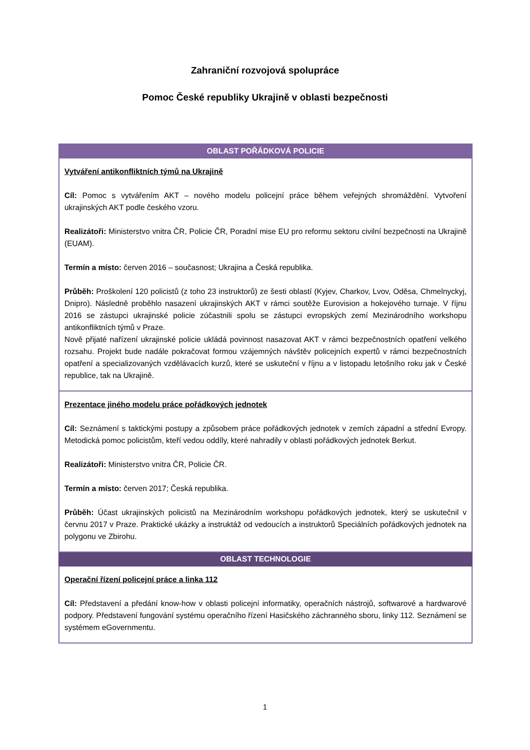Zahraniční rozvojová spolupráce
Pomoc České republiky Ukrajině v oblasti bezpečnosti
| OBLAST POŘÁDKOVÁ POLICIE |
| --- |
| Vytváření antikonfliktních týmů na Ukrajině Cíl: Pomoc s vytvářením AKT – nového modelu policejní práce během veřejných shromáždění. Vytvoření ukrajinských AKT podle českého vzoru. Realizátoři: Ministerstvo vnitra ČR, Policie ČR, Poradní mise EU pro reformu sektoru civilní bezpečnosti na Ukrajině (EUAM). Termín a místo: červen 2016 – současnost; Ukrajina a Česká republika. Průběh: Proškolení 120 policistů (z toho 23 instruktorů) ze šesti oblastí (Kyjev, Charkov, Lvov, Oděsa, Chmelnyckyj, Dnipro). Následně proběhlo nasazení ukrajinských AKT v rámci soutěže Eurovision a hokejového turnaje. V říjnu 2016 se zástupci ukrajinské policie zúčastnili spolu se zástupci evropských zemí Mezinárodního workshopu antikonfliktních týmů v Praze. Nově přijaté nařízení ukrajinské policie ukládá povinnost nasazovat AKT v rámci bezpečnostních opatření velkého rozsahu. Projekt bude nadále pokračovat formou vzájemných návštěv policejních expertů v rámci bezpečnostních opatření a specializovaných vzdělávacích kurzů, které se uskuteční v říjnu a v listopadu letošního roku jak v České republice, tak na Ukrajině. |
| Prezentace jiného modelu práce pořádkových jednotek Cíl: Seznámení s taktickými postupy a způsobem práce pořádkových jednotek v zemích západní a střední Evropy. Metodická pomoc policistům, kteří vedou oddíly, které nahradily v oblasti pořádkových jednotek Berkut. Realizátoři: Ministerstvo vnitra ČR, Policie ČR. Termín a místo: červen 2017; Česká republika. Průběh: Účast ukrajinských policistů na Mezinárodním workshopu pořádkových jednotek, který se uskutečnil v červnu 2017 v Praze. Praktické ukázky a instruktáž od vedoucích a instruktorů Speciálních pořádkových jednotek na polygonu ve Zbirohu. |
| OBLAST TECHNOLOGIE |
| Operační řízení policejní práce a linka 112 Cíl: Představení a předání know-how v oblasti policejní informatiky, operačních nástrojů, softwarové a hardwarové podpory. Představení fungování systému operačního řízení Hasičského záchranného sboru, linky 112. Seznámení se systémem eGovernmentu. |
1